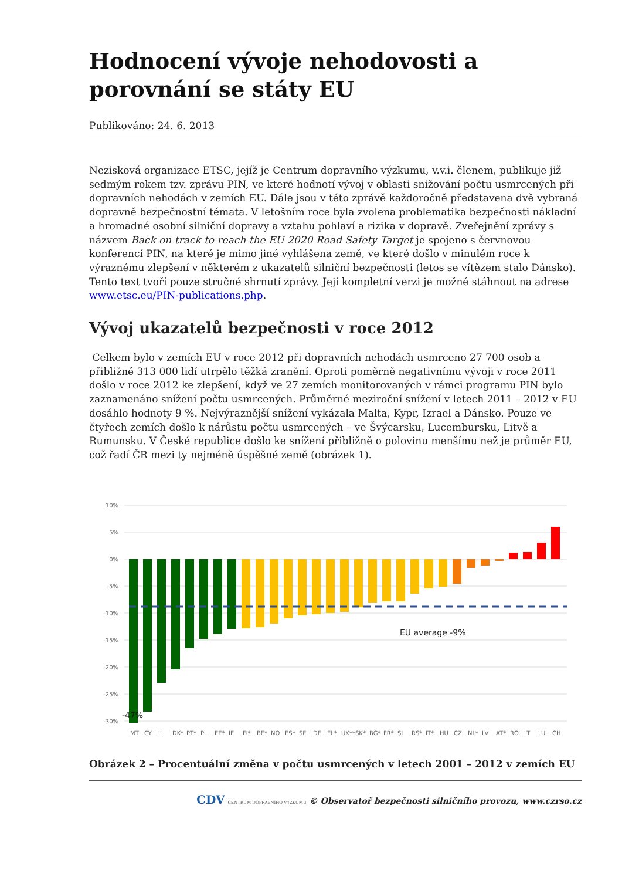Hodnocení vývoje nehodovosti a porovnání se státy EU
Publikováno: 24. 6. 2013
Nezisková organizace ETSC, jejíž je Centrum dopravního výzkumu, v.v.i. členem, publikuje již sedmým rokem tzv. zprávu PIN, ve které hodnotí vývoj v oblasti snižování počtu usmrcených při dopravních nehodách v zemích EU. Dále jsou v této zprávě každoročně představena dvě vybraná dopravně bezpečnostní témata. V letošním roce byla zvolena problematika bezpečnosti nákladní a hromadné osobní silniční dopravy a vztahu pohlaví a rizika v dopravě. Zveřejnění zprávy s názvem Back on track to reach the EU 2020 Road Safety Target je spojeno s červnovou konferencí PIN, na které je mimo jiné vyhlášena země, ve které došlo v minulém roce k výraznému zlepšení v některém z ukazatelů silniční bezpečnosti (letos se vítězem stalo Dánsko). Tento text tvoří pouze stručné shrnutí zprávy. Její kompletní verzi je možné stáhnout na adrese www.etsc.eu/PIN-publications.php.
Vývoj ukazatelů bezpečnosti v roce 2012
Celkem bylo v zemích EU v roce 2012 při dopravních nehodách usmrceno 27 700 osob a přibližně 313 000 lidí utrpělo těžká zranění. Oproti poměrně negativnímu vývoji v roce 2011 došlo v roce 2012 ke zlepšení, když ve 27 zemích monitorovaných v rámci programu PIN bylo zaznamenáno snížení počtu usmrcených. Průměrné meziroční snížení v letech 2011 – 2012 v EU dosáhlo hodnoty 9 %. Nejvýraznější snížení vykázala Malta, Kypr, Izrael a Dánsko. Pouze ve čtyřech zemích došlo k nárůstu počtu usmrcených – ve Švýcarsku, Lucembursku, Litvě a Rumunsku. V České republice došlo ke snížení přibližně o polovinu menšímu než je průměr EU, což řadí ČR mezi ty nejméně úspěšné země (obrázek 1).
10%
5%
0%
-5%
-10%
-15%
-20%
-25%
-30%
EU average -9%
-47%
MT
CY
IL
DK*
PT*
PL
EE*
IE
FI*
BE*
NO
ES*
SE
DE
EL*
UK**
SK*
BG*
FR*
SI
RS*
IT*
HU
CZ
NL*
LV
AT*
RO
LT
LU
CH
Obrázek 2 – Procentuální změna v počtu usmrcených v letech 2001 – 2012 v zemích EU
CDV CENTRUM DOPRAVNÍHO VÝZKUMU © Observatoř bezpečnosti silničního provozu, www.czrso.cz